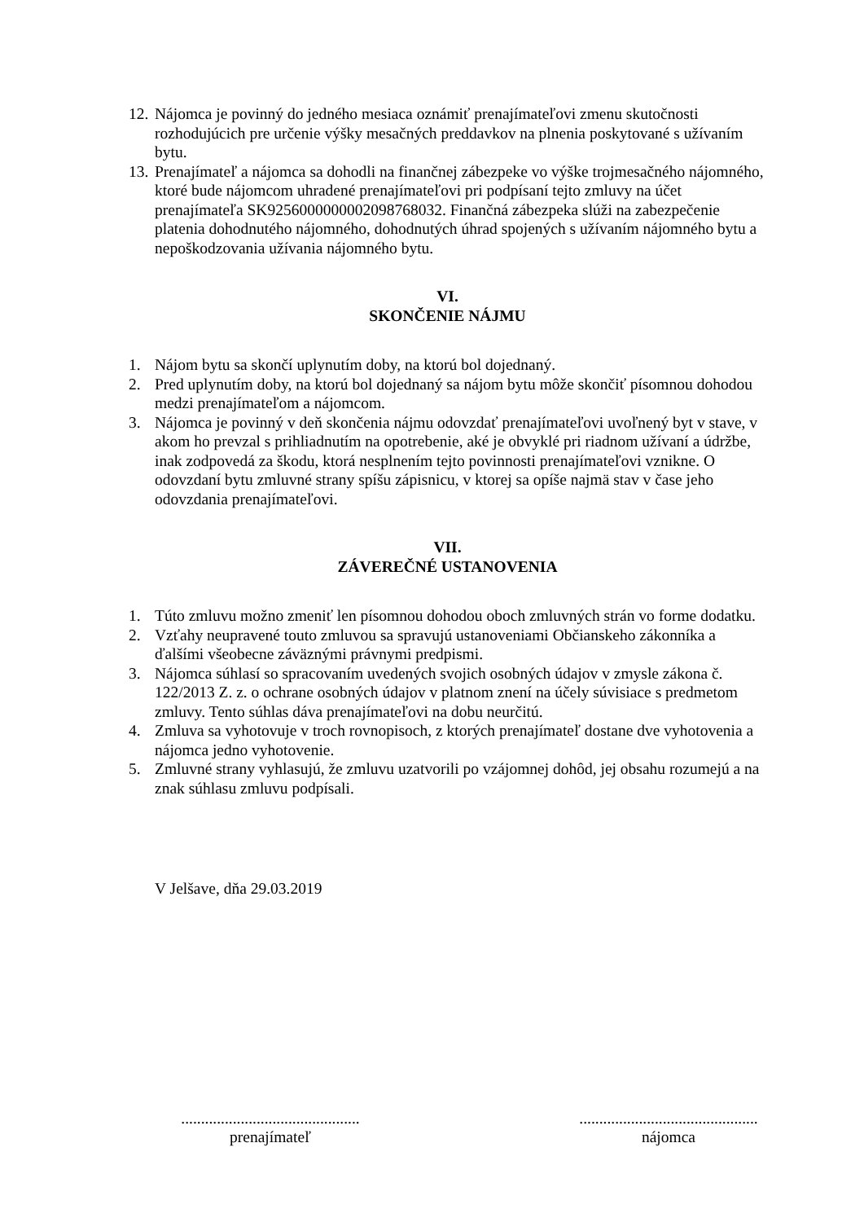12. Nájomca je povinný do jedného mesiaca oznámiť prenajímateľovi zmenu skutočnosti rozhodujúcich pre určenie výšky mesačných preddavkov na plnenia poskytované s užívaním bytu.
13. Prenajímateľ a nájomca sa dohodli na finančnej zábezpeke vo výške trojmesačného nájomného, ktoré bude nájomcom uhradené prenajímateľovi pri podpísaní tejto zmluvy na účet prenajímateľa SK9256000000002098768032. Finančná zábezpeka slúži na zabezpečenie platenia dohodnutého nájomného, dohodnutých úhrad spojených s užívaním nájomného bytu a nepoškodzovania užívania nájomného bytu.
VI.
SKONČENIE NÁJMU
1. Nájom bytu sa skončí uplynutím doby, na ktorú bol dojednaný.
2. Pred uplynutím doby, na ktorú bol dojednaný sa nájom bytu môže skončiť písomnou dohodou medzi prenajímateľom a nájomcom.
3. Nájomca je povinný v deň skončenia nájmu odovzdať prenajímateľovi uvoľnený byt v stave, v akom ho prevzal s prihliadnutím na opotrebenie, aké je obvyklé pri riadnom užívaní a údržbe, inak zodpovedá za škodu, ktorá nesplnením tejto povinnosti prenajímateľovi vznikne. O odovzdaní bytu zmluvné strany spíšu zápisnicu, v ktorej sa opíše najmä stav v čase jeho odovzdania prenajímateľovi.
VII.
ZÁVEREČNÉ USTANOVENIA
1. Túto zmluvu možno zmeniť len písomnou dohodou oboch zmluvných strán vo forme dodatku.
2. Vzťahy neupravené touto zmluvou sa spravujú ustanoveniami Občianskeho zákonníka a ďalšími všeobecne záväznými právnymi predpismi.
3. Nájomca súhlasí so spracovaním uvedených svojich osobných údajov v zmysle zákona č. 122/2013 Z. z. o ochrane osobných údajov v platnom znení na účely súvisiace s predmetom zmluvy. Tento súhlas dáva prenajímateľovi na dobu neurčitú.
4. Zmluva sa vyhotovuje v troch rovnopisoch, z ktorých prenajímateľ dostane dve vyhotovenia a nájomca jedno vyhotovenie.
5. Zmluvné strany vyhlasujú, že zmluvu uzatvorili po vzájomnej dohôd, jej obsahu rozumejú a na znak súhlasu zmluvu podpísali.
V Jelšave, dňa 29.03.2019
.............................................
prenajímateľ
.............................................
nájomca